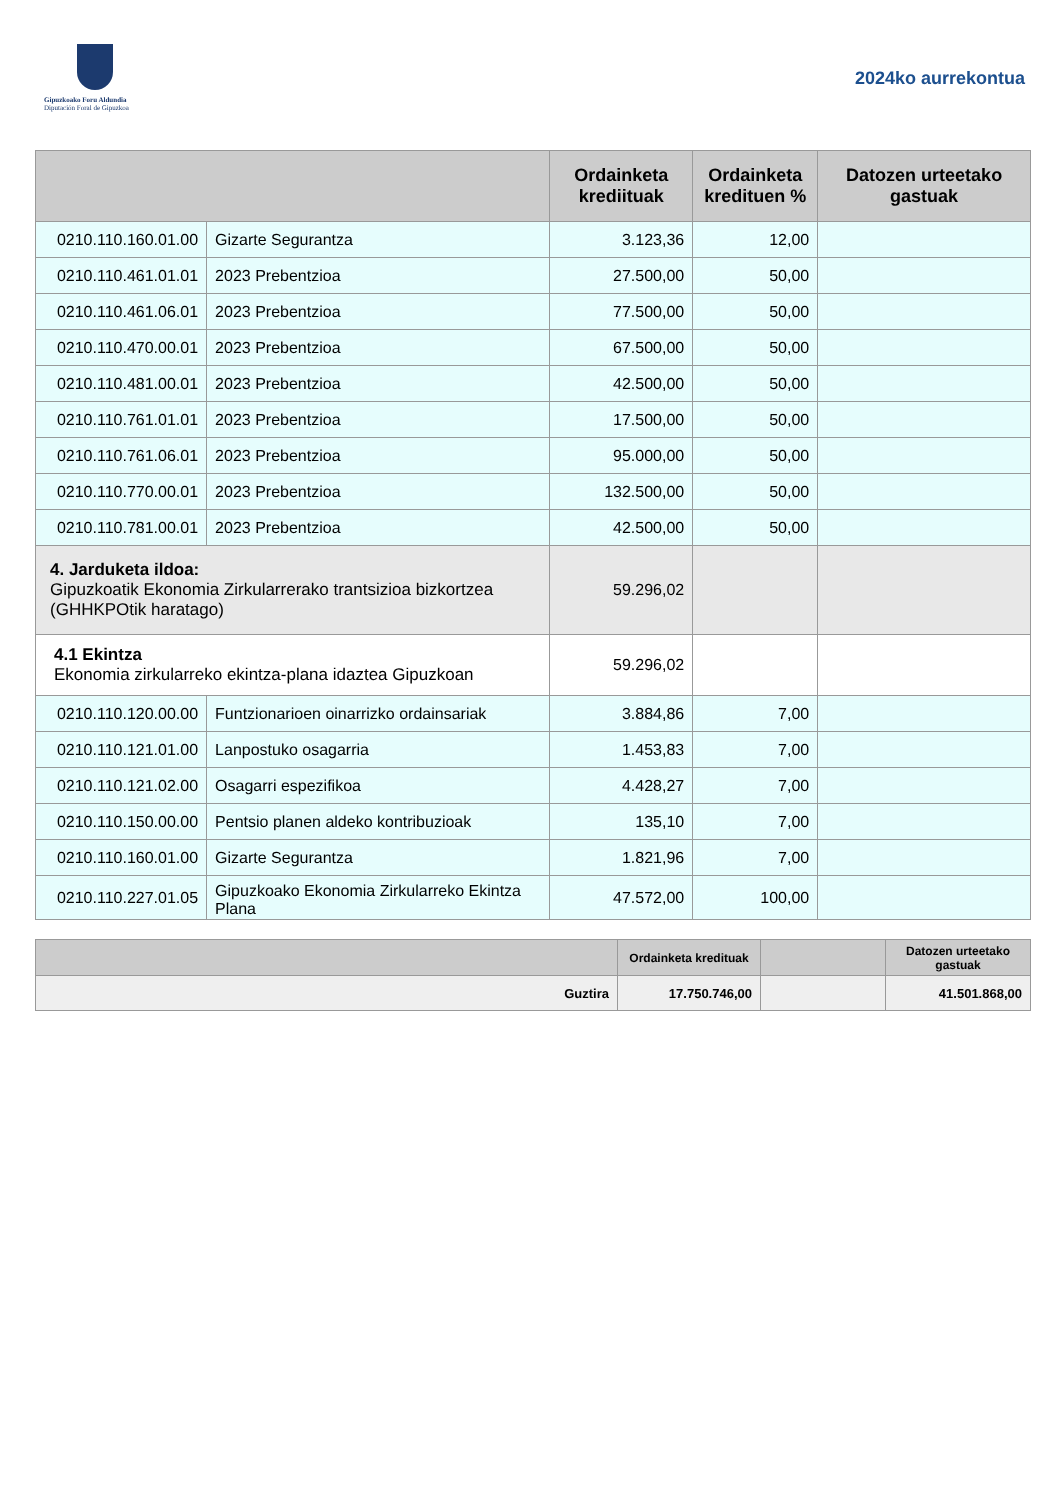Gipuzkoako Foru Aldundia
Diputación Foral de Gipuzkoa
2024ko aurrekontua
| | | Ordainketa krediituak | Ordainketa kredituen % | Datozen urteetako gastuak |
| --- | --- | --- | --- | --- |
| 0210.110.160.01.00 | Gizarte Segurantza | 3.123,36 | 12,00 | |
| 0210.110.461.01.01 | 2023 Prebentzioa | 27.500,00 | 50,00 | |
| 0210.110.461.06.01 | 2023 Prebentzioa | 77.500,00 | 50,00 | |
| 0210.110.470.00.01 | 2023 Prebentzioa | 67.500,00 | 50,00 | |
| 0210.110.481.00.01 | 2023 Prebentzioa | 42.500,00 | 50,00 | |
| 0210.110.761.01.01 | 2023 Prebentzioa | 17.500,00 | 50,00 | |
| 0210.110.761.06.01 | 2023 Prebentzioa | 95.000,00 | 50,00 | |
| 0210.110.770.00.01 | 2023 Prebentzioa | 132.500,00 | 50,00 | |
| 0210.110.781.00.01 | 2023 Prebentzioa | 42.500,00 | 50,00 | |
| 4. Jarduketa ildoa: Gipuzkoatik Ekonomia Zirkularrerako trantsizioa bizkortzea (GHHKPOtik haratago) | | 59.296,02 | | |
| 4.1 Ekintza Ekonomia zirkularreko ekintza-plana idaztea Gipuzkoan | | 59.296,02 | | |
| 0210.110.120.00.00 | Funtzionarioen oinarrizko ordainsariak | 3.884,86 | 7,00 | |
| 0210.110.121.01.00 | Lanpostuko osagarria | 1.453,83 | 7,00 | |
| 0210.110.121.02.00 | Osagarri espezifikoa | 4.428,27 | 7,00 | |
| 0210.110.150.00.00 | Pentsio planen aldeko kontribuzioak | 135,10 | 7,00 | |
| 0210.110.160.01.00 | Gizarte Segurantza | 1.821,96 | 7,00 | |
| 0210.110.227.01.05 | Gipuzkoako Ekonomia Zirkularreko Ekintza Plana | 47.572,00 | 100,00 | |
| | Ordainketa kredituak | | Datozen urteetako gastuak |
| --- | --- | --- | --- |
| Guztira | 17.750.746,00 | | 41.501.868,00 |